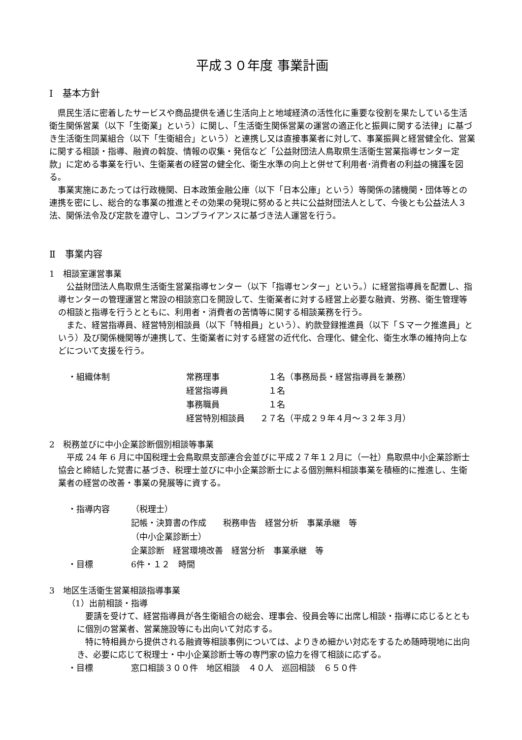平成３０年度 事業計画
Ⅰ　基本方針
県民生活に密着したサービスや商品提供を通じ生活向上と地域経済の活性化に重要な役割を果たしている生活衛生関係営業（以下「生衛業」という）に関し、「生活衛生関係営業の運営の適正化と振興に関する法律」に基づき生活衛生同業組合（以下「生衛組合」という）と連携し又は直接事業者に対して、事業振興と経営健全化、営業に関する相談・指導、融資の斡旋、情報の収集・発信など「公益財団法人鳥取県生活衛生営業指導センター定款」に定める事業を行い、生衛業者の経営の健全化、衛生水準の向上と併せて利用者･消費者の利益の擁護を図る。
事業実施にあたっては行政機関、日本政策金融公庫（以下「日本公庫」という）等関係の諸機関・団体等との連携を密にし、総合的な事業の推進とその効果の発現に努めると共に公益財団法人として、今後とも公益法人３法、関係法令及び定款を遵守し、コンプライアンスに基づき法人運営を行う。
Ⅱ　事業内容
1　相談室運営事業
公益財団法人鳥取県生活衛生営業指導センター（以下「指導センター」という。）に経営指導員を配置し、指導センターの管理運営と常設の相談窓口を開設して、生衛業者に対する経営上必要な融資、労務、衛生管理等の相談と指導を行うとともに、利用者・消費者の苦情等に関する相談業務を行う。
また、経営指導員、経営特別相談員（以下「特相員」という）、約款登録推進員（以下「Ｓマーク推進員」という）及び関係機関等が連携して、生衛業者に対する経営の近代化、合理化、健全化、衛生水準の維持向上などについて支援を行う。
| ・組織体制 | 常務理事 | １名（事務局長・経営指導員を兼務） |
| | 経営指導員 | １名 |
| | 事務職員 | １名 |
| | 経営特別相談員 | ２７名（平成２９年４月～３２年３月） |
2　税務並びに中小企業診断個別相談等事業
平成 24 年 6 月に中国税理士会鳥取県支部連合会並びに平成２７年１２月に（一社）鳥取県中小企業診断士協会と締結した覚書に基づき、税理士並びに中小企業診断士による個別無料相談事業を積極的に推進し、生衛業者の経営の改善・事業の発展等に資する。
| ・指導内容 | （税理士） |
| | 記帳・決算書の作成 税務申告 経営分析 事業承継 等 |
| | （中小企業診断士） |
| | 企業診断 経営環境改善 経営分析 事業承継 等 |
| ・目標 | 6件・１２ 時間 |
3　地区生活衛生営業相談指導事業
（1）出前相談・指導
要請を受けて、経営指導員が各生衛組合の総会、理事会、役員会等に出席し相談・指導に応じるとともに個別の営業者、営業施設等にも出向いて対応する。
特に特相員から提供される融資等相談事例については、よりきめ細かい対応をするため随時現地に出向き、必要に応じて税理士・中小企業診断士等の専門家の協力を得て相談に応ずる。
| ・目標 | 窓口相談３００件 地区相談 ４０人 巡回相談 ６５０件 |